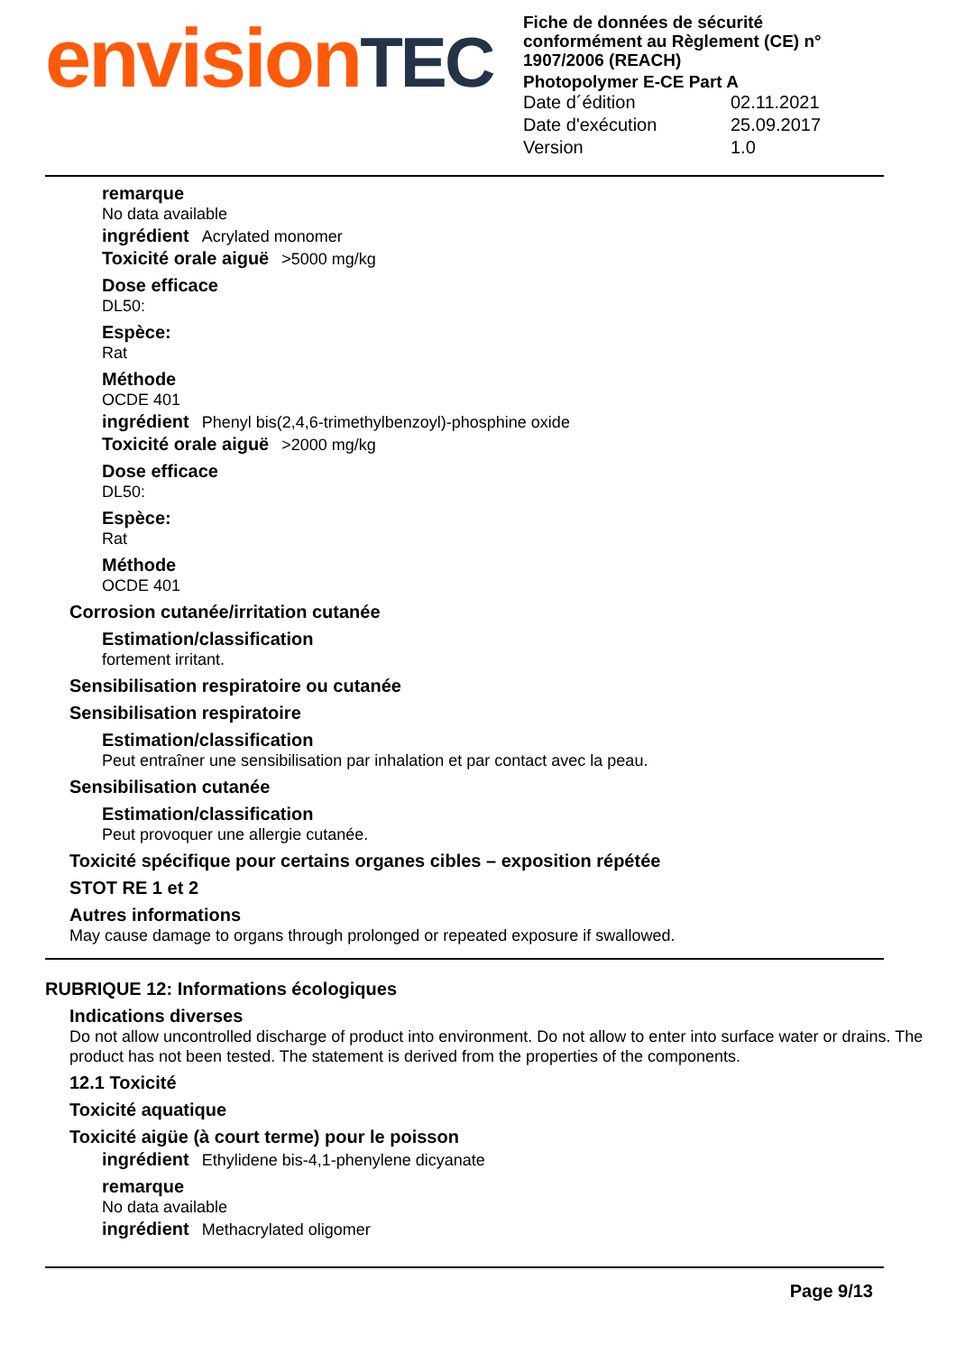envisionTEC
Fiche de données de sécurité conformément au Règlement (CE) n° 1907/2006 (REACH)
Photopolymer E-CE Part A
Date d´édition 02.11.2021
Date d'exécution 25.09.2017
Version 1.0
remarque
No data available
ingrédient Acrylated monomer
Toxicité orale aiguë >5000 mg/kg
Dose efficace
DL50:
Espèce:
Rat
Méthode
OCDE 401
ingrédient Phenyl bis(2,4,6-trimethylbenzoyl)-phosphine oxide
Toxicité orale aiguë >2000 mg/kg
Dose efficace
DL50:
Espèce:
Rat
Méthode
OCDE 401
Corrosion cutanée/irritation cutanée
Estimation/classification
fortement irritant.
Sensibilisation respiratoire ou cutanée
Sensibilisation respiratoire
Estimation/classification
Peut entraîner une sensibilisation par inhalation et par contact avec la peau.
Sensibilisation cutanée
Estimation/classification
Peut provoquer une allergie cutanée.
Toxicité spécifique pour certains organes cibles – exposition répétée
STOT RE 1 et 2
Autres informations
May cause damage to organs through prolonged or repeated exposure if swallowed.
RUBRIQUE 12: Informations écologiques
Indications diverses
Do not allow uncontrolled discharge of product into environment. Do not allow to enter into surface water or drains. The product has not been tested. The statement is derived from the properties of the components.
12.1 Toxicité
Toxicité aquatique
Toxicité aigüe (à court terme) pour le poisson
ingrédient Ethylidene bis-4,1-phenylene dicyanate
remarque
No data available
ingrédient Methacrylated oligomer
Page 9/13